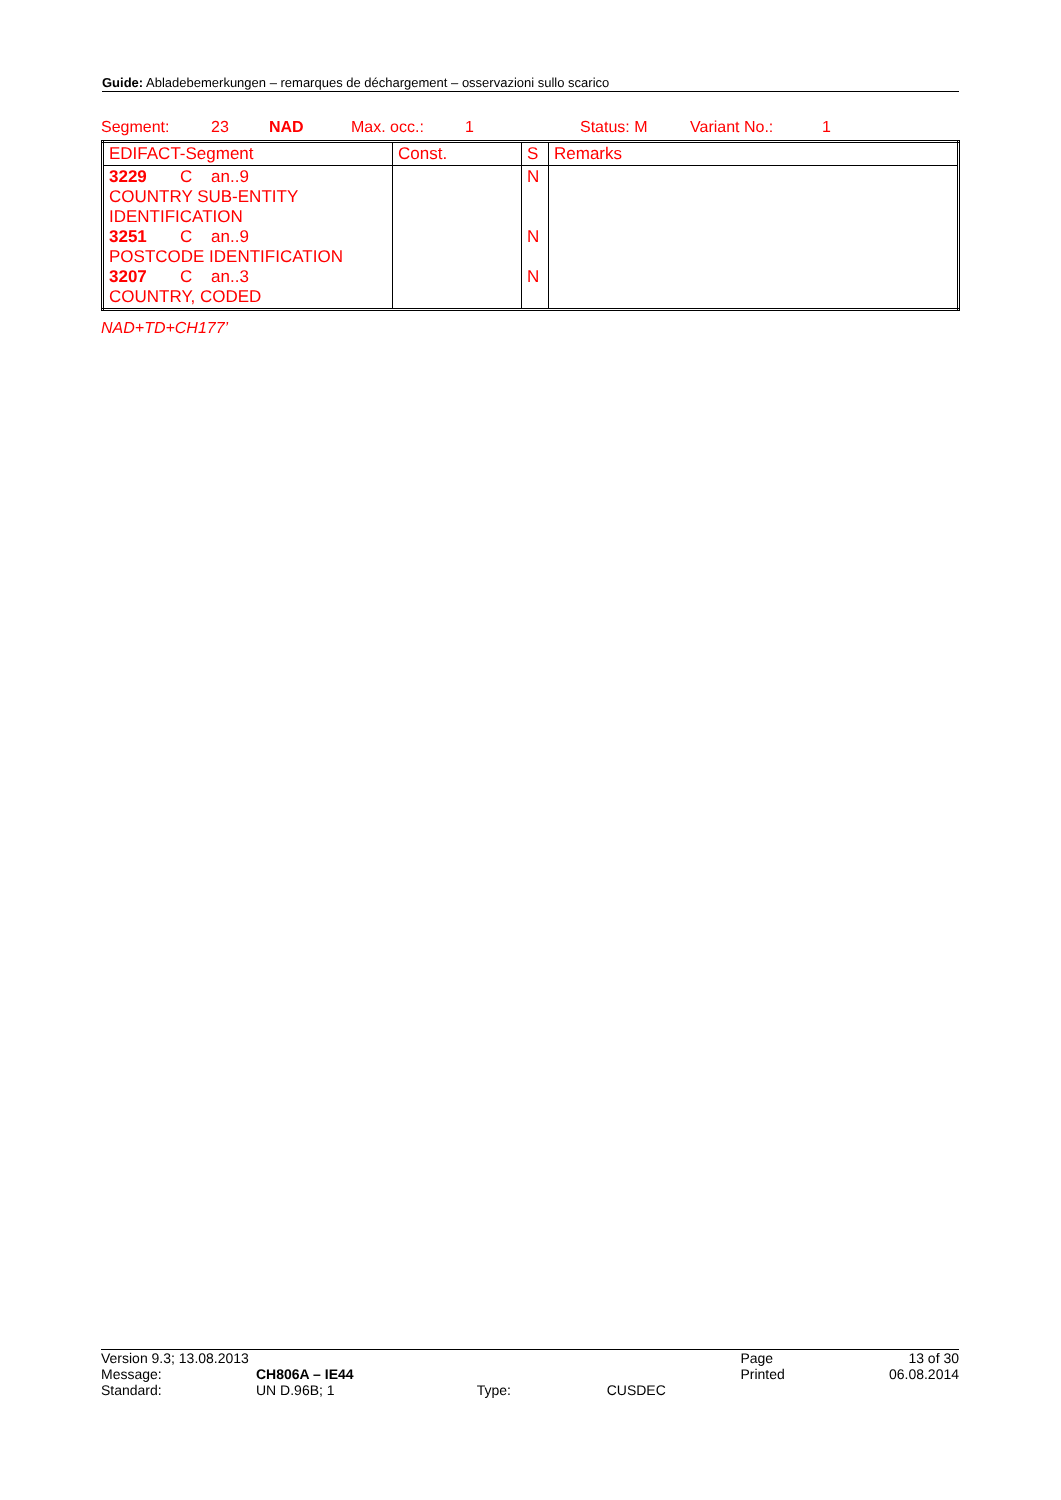Guide: Abladebemerkungen – remarques de déchargement – osservazioni sullo scarico
Segment: 23 NAD Max. occ.: 1 Status: M Variant No.: 1
| EDIFACT-Segment | Const. | S | Remarks |
| 3229 C an..9 COUNTRY SUB-ENTITY IDENTIFICATION 3251 C an..9 POSTCODE IDENTIFICATION 3207 C an..3 COUNTRY, CODED | | N N N | |
NAD+TD+CH177’
| Version 9.3; 13.08.2013 | | | | Page | 13 of 30 |
| Message: | CH806A – IE44 | | | Printed | 06.08.2014 |
| Standard: | UN D.96B; 1 | Type: | CUSDEC | | |